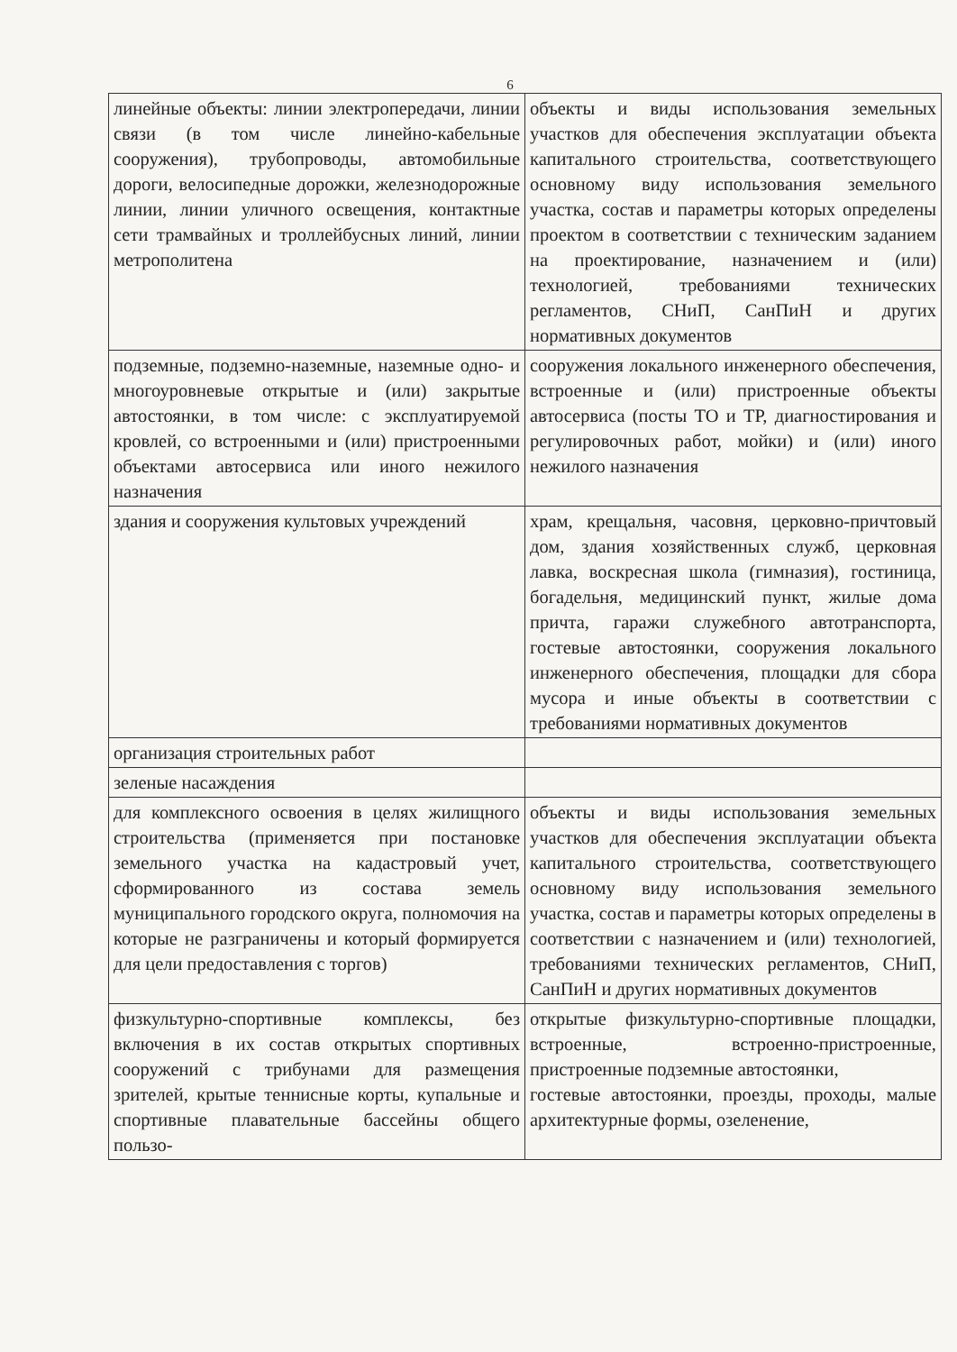6
| линейные объекты: линии электропередачи, линии связи (в том числе линейно-кабельные сооружения), трубопроводы, автомобильные дороги, велосипедные дорожки, железнодорожные линии, линии уличного освещения, контактные сети трамвайных и троллейбусных линий, линии метрополитена | объекты и виды использования земельных участков для обеспечения эксплуатации объекта капитального строительства, соответствующего основному виду использования земельного участка, состав и параметры которых определены проектом в соответствии с техническим заданием на проектирование, назначением и (или) технологией, требованиями технических регламентов, СНиП, СанПиН и других нормативных документов |
| подземные, подземно-наземные, наземные одно- и многоуровневые открытые и (или) закрытые автостоянки, в том числе: с эксплуатируемой кровлей, со встроенными и (или) пристроенными объектами автосервиса или иного нежилого назначения | сооружения локального инженерного обеспечения, встроенные и (или) пристроенные объекты автосервиса (посты ТО и ТР, диагностирования и регулировочных работ, мойки) и (или) иного нежилого назначения |
| здания и сооружения культовых учреждений | храм, крещальня, часовня, церковно-причтовый дом, здания хозяйственных служб, церковная лавка, воскресная школа (гимназия), гостиница, богадельня, медицинский пункт, жилые дома причта, гаражи служебного автотранспорта, гостевые автостоянки, сооружения локального инженерного обеспечения, площадки для сбора мусора и иные объекты в соответствии с требованиями нормативных документов |
| организация строительных работ | |
| зеленые насаждения | |
| для комплексного освоения в целях жилищного строительства (применяется при постановке земельного участка на кадастровый учет, сформированного из состава земель муниципального городского округа, полномочия на которые не разграничены и который формируется для цели предоставления с торгов) | объекты и виды использования земельных участков для обеспечения эксплуатации объекта капитального строительства, соответствующего основному виду использования земельного участка, состав и параметры которых определены в соответствии с назначением и (или) технологией, требованиями технических регламентов, СНиП, СанПиН и других нормативных документов |
| физкультурно-спортивные комплексы, без включения в их состав открытых спортивных сооружений с трибунами для размещения зрителей, крытые теннисные корты, купальные и спортивные плавательные бассейны общего пользо- | открытые физкультурно-спортивные площадки, встроенные, встроенно-пристроенные, пристроенные подземные автостоянки, гостевые автостоянки, проезды, проходы, малые архитектурные формы, озеленение, |